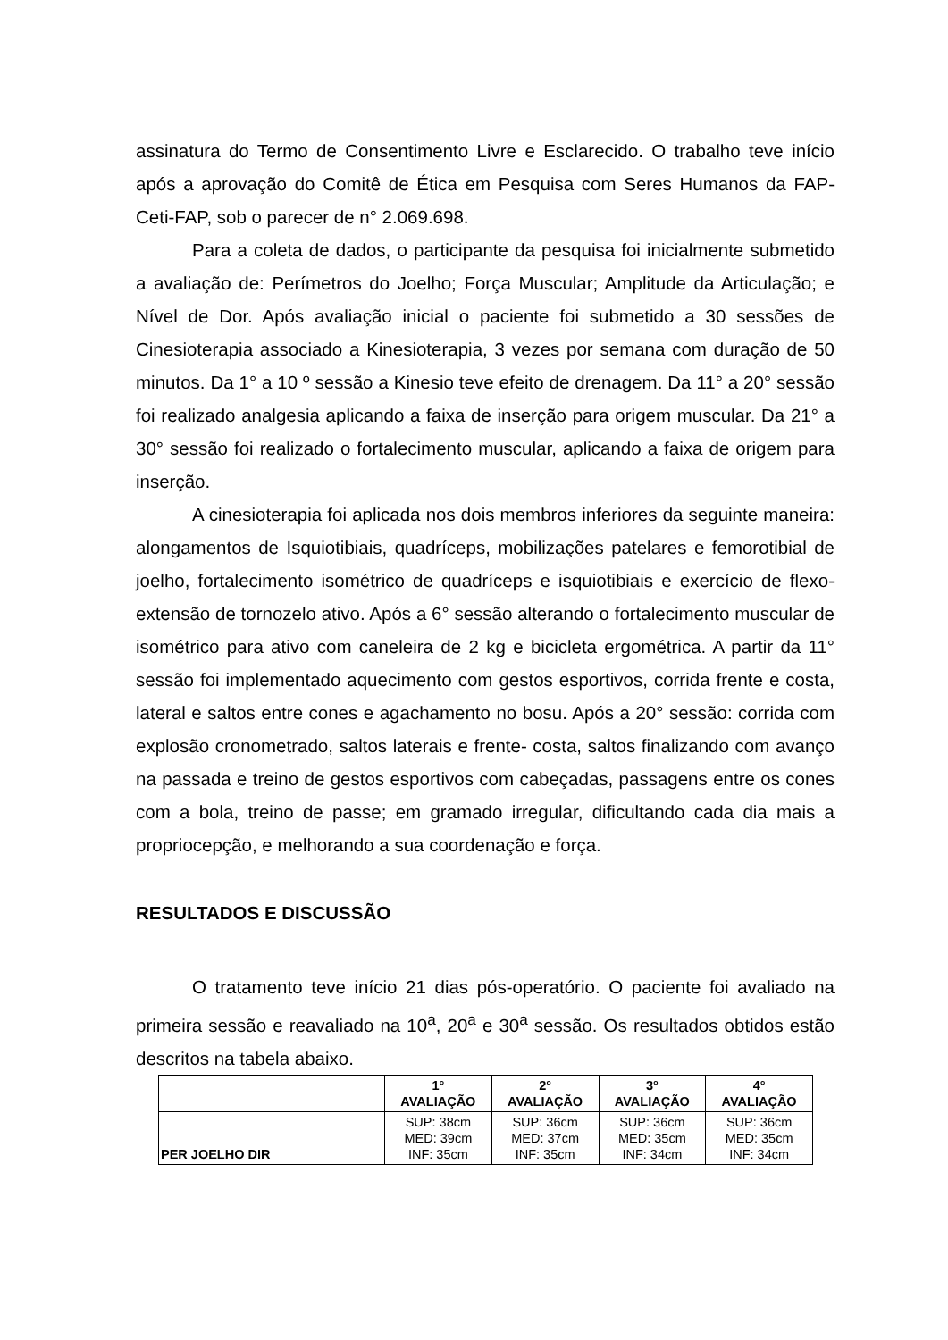assinatura do Termo de Consentimento Livre e Esclarecido. O trabalho teve início após a aprovação do Comitê de Ética em Pesquisa com Seres Humanos da FAP-Ceti-FAP, sob o parecer de n° 2.069.698.
Para a coleta de dados, o participante da pesquisa foi inicialmente submetido a avaliação de: Perímetros do Joelho; Força Muscular; Amplitude da Articulação; e Nível de Dor. Após avaliação inicial o paciente foi submetido a 30 sessões de Cinesioterapia associado a Kinesioterapia, 3 vezes por semana com duração de 50 minutos. Da 1° a 10 º sessão a Kinesio teve efeito de drenagem. Da 11° a 20° sessão foi realizado analgesia aplicando a faixa de inserção para origem muscular. Da 21° a 30° sessão foi realizado o fortalecimento muscular, aplicando a faixa de origem para inserção.
A cinesioterapia foi aplicada nos dois membros inferiores da seguinte maneira: alongamentos de Isquiotibiais, quadríceps, mobilizações patelares e femorotibial de joelho, fortalecimento isométrico de quadríceps e isquiotibiais e exercício de flexo-extensão de tornozelo ativo. Após a 6° sessão alterando o fortalecimento muscular de isométrico para ativo com caneleira de 2 kg e bicicleta ergométrica. A partir da 11° sessão foi implementado aquecimento com gestos esportivos, corrida frente e costa, lateral e saltos entre cones e agachamento no bosu. Após a 20° sessão: corrida com explosão cronometrado, saltos laterais e frente- costa, saltos finalizando com avanço na passada e treino de gestos esportivos com cabeçadas, passagens entre os cones com a bola, treino de passe; em gramado irregular, dificultando cada dia mais a propriocepção, e melhorando a sua coordenação e força.
RESULTADOS E DISCUSSÃO
O tratamento teve início 21 dias pós-operatório. O paciente foi avaliado na primeira sessão e reavaliado na 10<sup>a</sup>, 20<sup>a</sup> e 30<sup>a</sup> sessão. Os resultados obtidos estão descritos na tabela abaixo.
| | 1° AVALIAÇÃO | 2° AVALIAÇÃO | 3° AVALIAÇÃO | 4° AVALIAÇÃO |
| --- | --- | --- | --- | --- |
| PER JOELHO DIR | SUP: 38cm MED: 39cm INF: 35cm | SUP: 36cm MED: 37cm INF: 35cm | SUP: 36cm MED: 35cm INF: 34cm | SUP: 36cm MED: 35cm INF: 34cm |